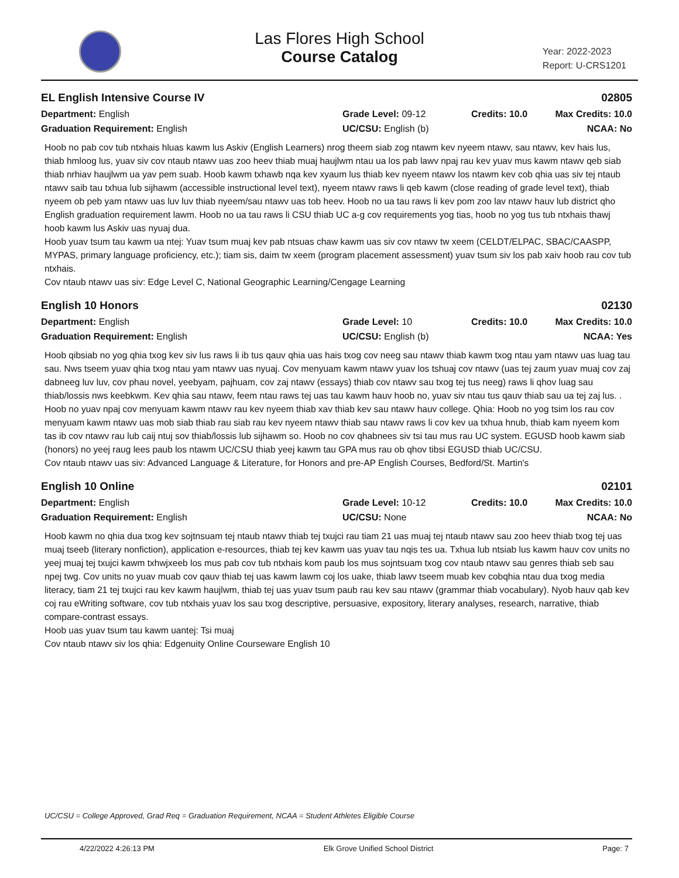Las Flores High School
Course Catalog
Year: 2022-2023
Report: U-CRS1201
EL English Intensive Course IV 02805
Department: English
Grade Level: 09-12
Credits: 10.0
Max Credits: 10.0
Graduation Requirement: English
UC/CSU: English (b)
NCAA: No
Hoob no pab cov tub ntxhais hluas kawm lus Askiv (English Learners) nrog theem siab zog ntawm kev nyeem ntawv, sau ntawv, kev hais lus, thiab hmloog lus, yuav siv cov ntaub ntawv uas zoo heev thiab muaj haujlwm ntau ua los pab lawv npaj rau kev yuav mus kawm ntawv qeb siab thiab nrhiav haujlwm ua yav pem suab. Hoob kawm txhawb nqa kev xyaum lus thiab kev nyeem ntawv los ntawm kev cob qhia uas siv tej ntaub ntawv saib tau txhua lub sijhawm (accessible instructional level text), nyeem ntawv raws li qeb kawm (close reading of grade level text), thiab nyeem ob peb yam ntawv uas luv luv thiab nyeem/sau ntawv uas tob heev. Hoob no ua tau raws li kev pom zoo lav ntawv hauv lub district qho English graduation requirement lawm. Hoob no ua tau raws li CSU thiab UC a-g cov requirements yog tias, hoob no yog tus tub ntxhais thawj hoob kawm lus Askiv uas nyuaj dua.
Hoob yuav tsum tau kawm ua ntej: Yuav tsum muaj kev pab ntsuas chaw kawm uas siv cov ntawv tw xeem (CELDT/ELPAC, SBAC/CAASPP, MYPAS, primary language proficiency, etc.); tiam sis, daim tw xeem (program placement assessment) yuav tsum siv los pab xaiv hoob rau cov tub ntxhais.
Cov ntaub ntawv uas siv: Edge Level C, National Geographic Learning/Cengage Learning
English 10 Honors 02130
Department: English
Grade Level: 10
Credits: 10.0
Max Credits: 10.0
Graduation Requirement: English
UC/CSU: English (b)
NCAA: Yes
Hoob qibsiab no yog qhia txog kev siv lus raws li ib tus qauv qhia uas hais txog cov neeg sau ntawv thiab kawm txog ntau yam ntawv uas luag tau sau. Nws tseem yuav qhia txog ntau yam ntawv uas nyuaj. Cov menyuam kawm ntawv yuav los tshuaj cov ntawv (uas tej zaum yuav muaj cov zaj dabneeg luv luv, cov phau novel, yeebyam, pajhuam, cov zaj ntawv (essays) thiab cov ntawv sau txog tej tus neeg) raws li qhov luag sau thiab/lossis nws keebkwm. Kev qhia sau ntawv, feem ntau raws tej uas tau kawm hauv hoob no, yuav siv ntau tus qauv thiab sau ua tej zaj lus. . Hoob no yuav npaj cov menyuam kawm ntawv rau kev nyeem thiab xav thiab kev sau ntawv hauv college. Qhia: Hoob no yog tsim los rau cov menyuam kawm ntawv uas mob siab thiab rau siab rau kev nyeem ntawv thiab sau ntawv raws li cov kev ua txhua hnub, thiab kam nyeem kom tas ib cov ntawv rau lub caij ntuj sov thiab/lossis lub sijhawm so. Hoob no cov qhabnees siv tsi tau mus rau UC system. EGUSD hoob kawm siab (honors) no yeej raug lees paub los ntawm UC/CSU thiab yeej kawm tau GPA mus rau ob qhov tibsi EGUSD thiab UC/CSU.
Cov ntaub ntawv uas siv: Advanced Language & Literature, for Honors and pre-AP English Courses, Bedford/St. Martin's
English 10 Online 02101
Department: English
Grade Level: 10-12
Credits: 10.0
Max Credits: 10.0
Graduation Requirement: English
UC/CSU: None
NCAA: No
Hoob kawm no qhia dua txog kev sojtnsuam tej ntaub ntawv thiab tej txujci rau tiam 21 uas muaj tej ntaub ntawv sau zoo heev thiab txog tej uas muaj tseeb (literary nonfiction), application e-resources, thiab tej kev kawm uas yuav tau nqis tes ua. Txhua lub ntsiab lus kawm hauv cov units no yeej muaj tej txujci kawm txhwjxeeb los mus pab cov tub ntxhais kom paub los mus sojntsuam txog cov ntaub ntawv sau genres thiab seb sau npej twg. Cov units no yuav muab cov qauv thiab tej uas kawm lawm coj los uake, thiab lawv tseem muab kev cobqhia ntau dua txog media literacy, tiam 21 tej txujci rau kev kawm haujlwm, thiab tej uas yuav tsum paub rau kev sau ntawv (grammar thiab vocabulary). Nyob hauv qab kev coj rau eWriting software, cov tub ntxhais yuav los sau txog descriptive, persuasive, expository, literary analyses, research, narrative, thiab compare-contrast essays.
Hoob uas yuav tsum tau kawm uantej: Tsi muaj
Cov ntaub ntawv siv los qhia: Edgenuity Online Courseware English 10
UC/CSU = College Approved, Grad Req = Graduation Requirement, NCAA = Student Athletes Eligible Course
4/22/2022 4:26:13 PM Elk Grove Unified School District Page: 7